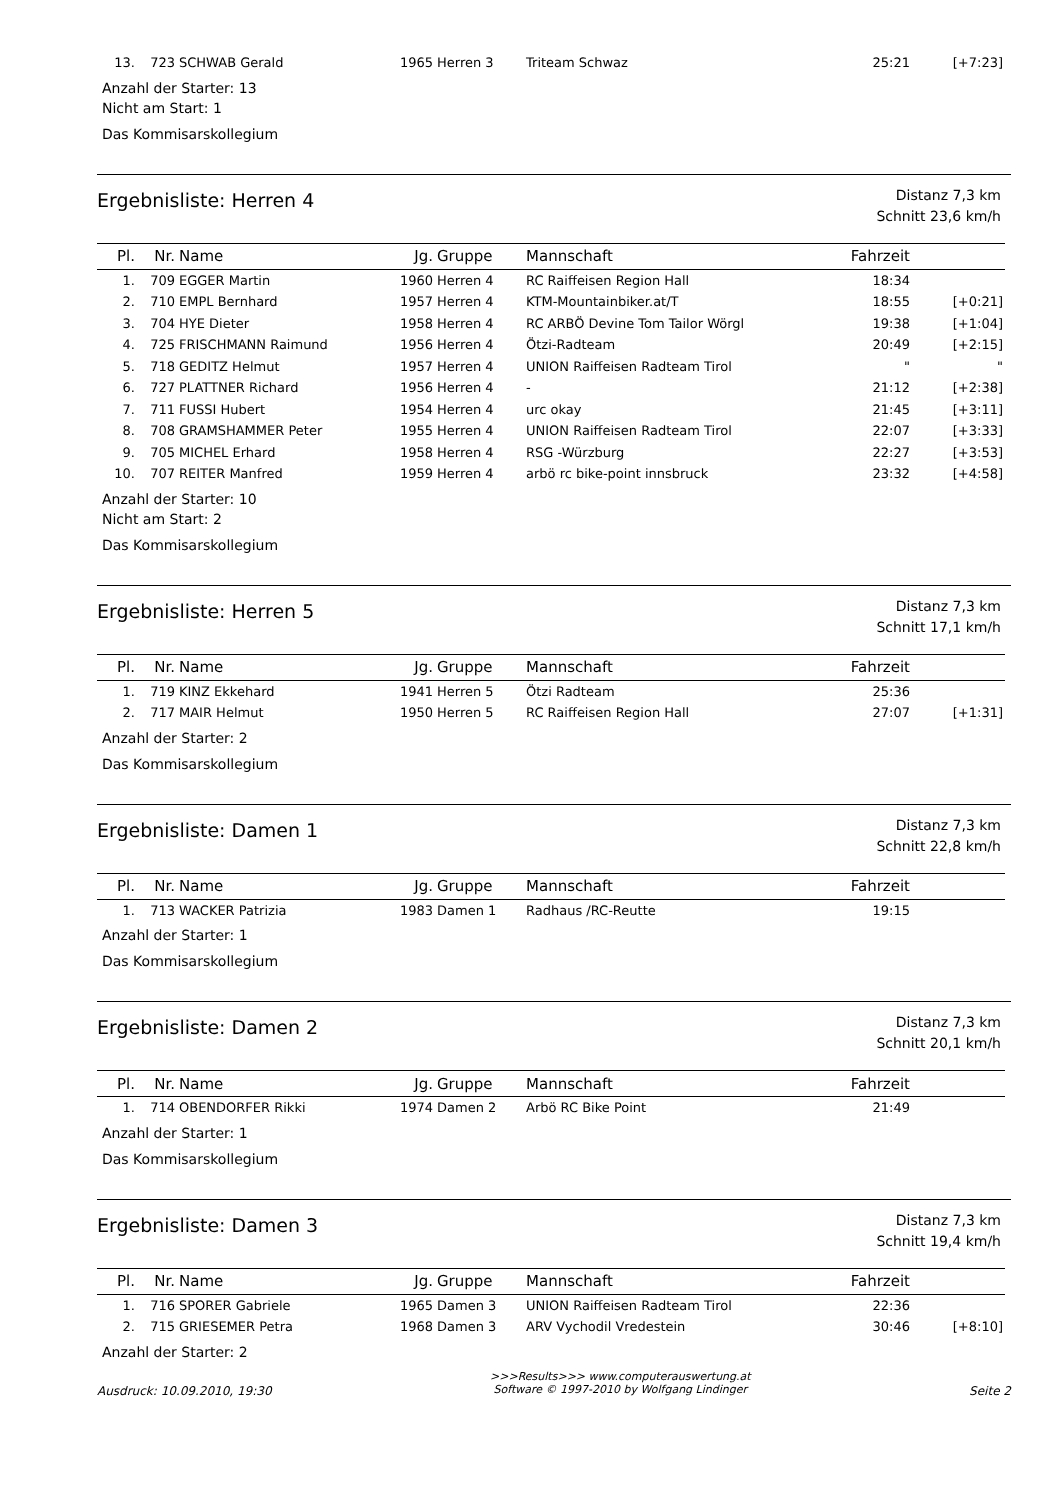| 13. | 723 | SCHWAB Gerald | 1965 | Herren 3 | Triteam Schwaz | 25:21 | [+7:23] |
Anzahl der Starter: 13
Nicht am Start: 1
Das Kommisarskollegium
Ergebnisliste: Herren 4
Distanz 7,3 km
Schnitt 23,6 km/h
| Pl. | Nr. | Name | Jg. | Gruppe | Mannschaft | Fahrzeit | |
| --- | --- | --- | --- | --- | --- | --- | --- |
| 1. | 709 | EGGER Martin | 1960 | Herren 4 | RC Raiffeisen Region Hall | 18:34 | |
| 2. | 710 | EMPL Bernhard | 1957 | Herren 4 | KTM-Mountainbiker.at/T | 18:55 | [+0:21] |
| 3. | 704 | HYE Dieter | 1958 | Herren 4 | RC ARBÖ Devine Tom Tailor Wörgl | 19:38 | [+1:04] |
| 4. | 725 | FRISCHMANN Raimund | 1956 | Herren 4 | Ötzi-Radteam | 20:49 | [+2:15] |
| 5. | 718 | GEDITZ Helmut | 1957 | Herren 4 | UNION Raiffeisen Radteam Tirol | " | " |
| 6. | 727 | PLATTNER Richard | 1956 | Herren 4 | - | 21:12 | [+2:38] |
| 7. | 711 | FUSSI Hubert | 1954 | Herren 4 | urc okay | 21:45 | [+3:11] |
| 8. | 708 | GRAMSHAMMER Peter | 1955 | Herren 4 | UNION Raiffeisen Radteam Tirol | 22:07 | [+3:33] |
| 9. | 705 | MICHEL Erhard | 1958 | Herren 4 | RSG -Würzburg | 22:27 | [+3:53] |
| 10. | 707 | REITER Manfred | 1959 | Herren 4 | arbö rc bike-point innsbruck | 23:32 | [+4:58] |
Anzahl der Starter: 10
Nicht am Start: 2
Das Kommisarskollegium
Ergebnisliste: Herren 5
Distanz 7,3 km
Schnitt 17,1 km/h
| Pl. | Nr. | Name | Jg. | Gruppe | Mannschaft | Fahrzeit | |
| --- | --- | --- | --- | --- | --- | --- | --- |
| 1. | 719 | KINZ Ekkehard | 1941 | Herren 5 | Ötzi Radteam | 25:36 | |
| 2. | 717 | MAIR Helmut | 1950 | Herren 5 | RC Raiffeisen Region Hall | 27:07 | [+1:31] |
Anzahl der Starter: 2
Das Kommisarskollegium
Ergebnisliste: Damen 1
Distanz 7,3 km
Schnitt 22,8 km/h
| Pl. | Nr. | Name | Jg. | Gruppe | Mannschaft | Fahrzeit | |
| --- | --- | --- | --- | --- | --- | --- | --- |
| 1. | 713 | WACKER Patrizia | 1983 | Damen 1 | Radhaus /RC-Reutte | 19:15 | |
Anzahl der Starter: 1
Das Kommisarskollegium
Ergebnisliste: Damen 2
Distanz 7,3 km
Schnitt 20,1 km/h
| Pl. | Nr. | Name | Jg. | Gruppe | Mannschaft | Fahrzeit | |
| --- | --- | --- | --- | --- | --- | --- | --- |
| 1. | 714 | OBENDORFER Rikki | 1974 | Damen 2 | Arbö RC Bike Point | 21:49 | |
Anzahl der Starter: 1
Das Kommisarskollegium
Ergebnisliste: Damen 3
Distanz 7,3 km
Schnitt 19,4 km/h
| Pl. | Nr. | Name | Jg. | Gruppe | Mannschaft | Fahrzeit | |
| --- | --- | --- | --- | --- | --- | --- | --- |
| 1. | 716 | SPORER Gabriele | 1965 | Damen 3 | UNION Raiffeisen Radteam Tirol | 22:36 | |
| 2. | 715 | GRIESEMER Petra | 1968 | Damen 3 | ARV Vychodil Vredestein | 30:46 | [+8:10] |
Anzahl der Starter: 2
Ausdruck: 10.09.2010, 19:30
>>>Results>>> www.computerauswertung.at
Software © 1997-2010 by Wolfgang Lindinger
Seite 2